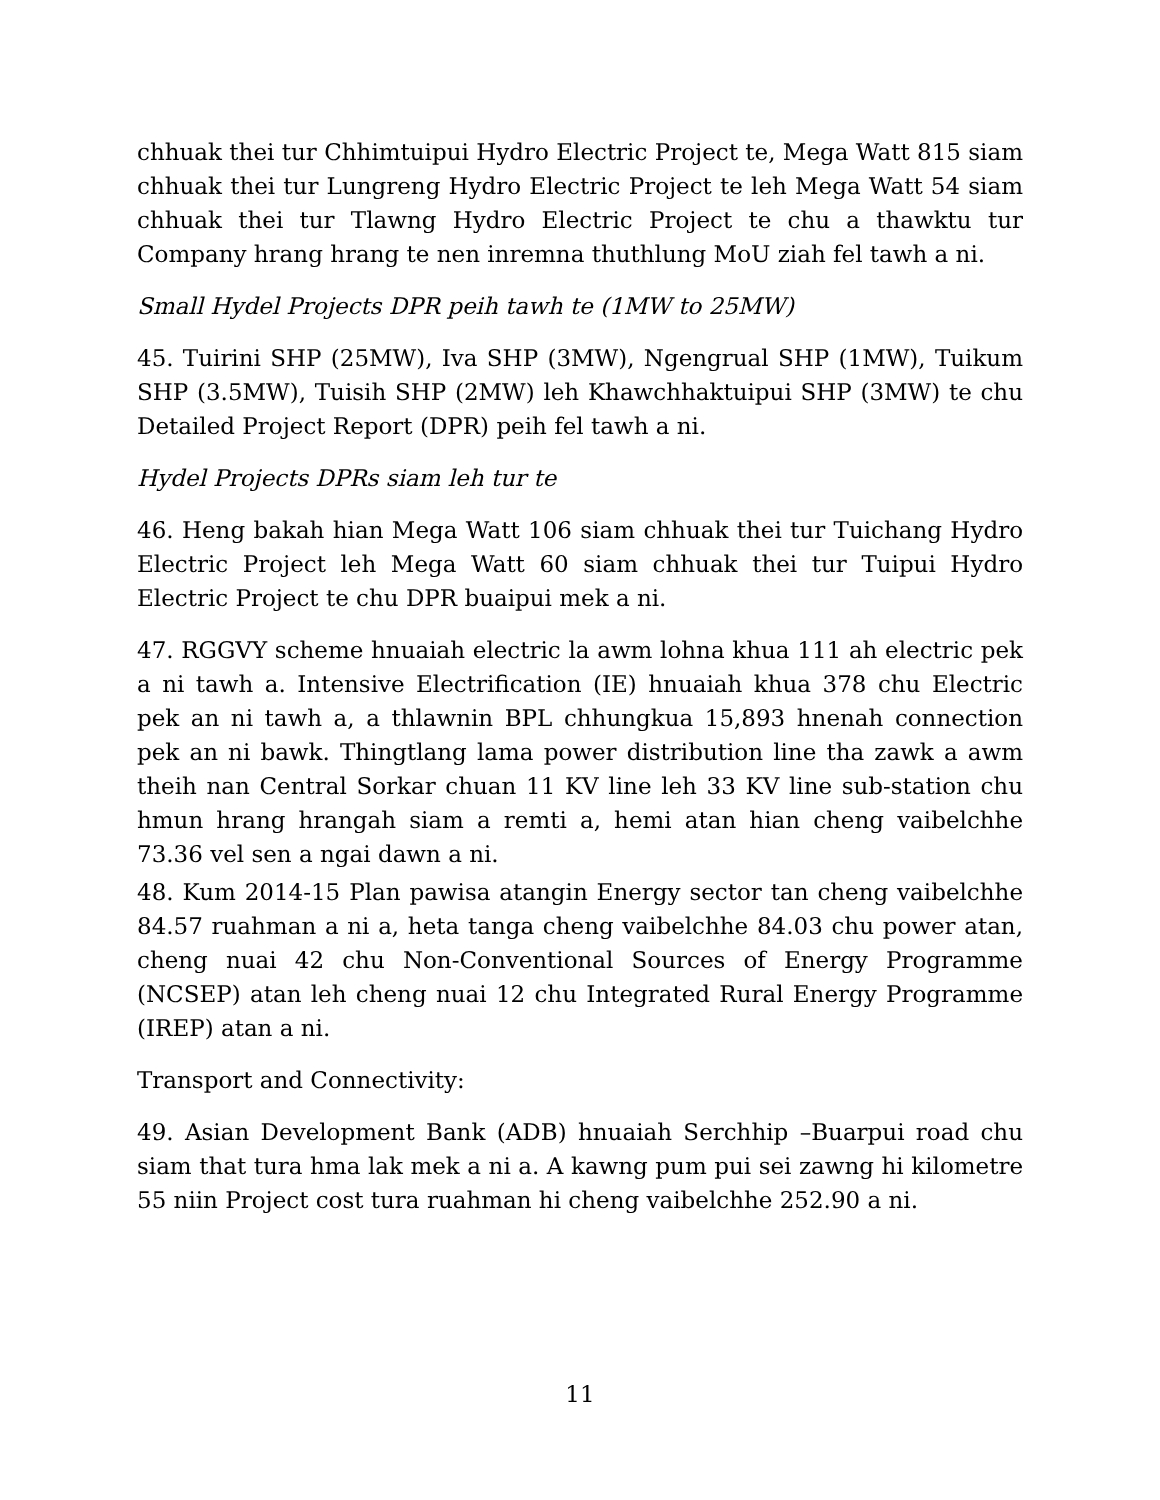chhuak thei tur Chhimtuipui Hydro Electric Project te, Mega Watt 815 siam chhuak thei tur Lungreng Hydro Electric Project te leh Mega Watt 54 siam chhuak thei tur Tlawng Hydro Electric Project te chu a thawktu tur Company hrang hrang te nen inremna thuthlung MoU ziah fel tawh a ni.
Small Hydel Projects DPR peih tawh te (1MW to 25MW)
45. Tuirini SHP (25MW), Iva SHP (3MW), Ngengrual SHP (1MW), Tuikum SHP (3.5MW), Tuisih SHP (2MW) leh Khawchhaktuipui SHP (3MW) te chu Detailed Project Report (DPR) peih fel tawh a ni.
Hydel Projects DPRs siam leh tur te
46. Heng bakah hian Mega Watt 106 siam chhuak thei tur Tuichang Hydro Electric Project leh Mega Watt 60 siam chhuak thei tur Tuipui Hydro Electric Project te chu DPR buaipui mek a ni.
47. RGGVY scheme hnuaiah electric la awm lohna khua 111 ah electric pek a ni tawh a. Intensive Electrification (IE) hnuaiah khua 378 chu Electric pek an ni tawh a, a thlawnin BPL chhungkua 15,893 hnenah connection pek an ni bawk. Thingtlang lama power distribution line tha zawk a awm theih nan Central Sorkar chuan 11 KV line leh 33 KV line sub-station chu hmun hrang hrangah siam a remti a, hemi atan hian cheng vaibelchhe 73.36 vel sen a ngai dawn a ni.
48. Kum 2014-15 Plan pawisa atangin Energy sector tan cheng vaibelchhe 84.57 ruahman a ni a, heta tanga cheng vaibelchhe 84.03 chu power atan, cheng nuai 42 chu Non-Conventional Sources of Energy Programme (NCSEP) atan leh cheng nuai 12 chu Integrated Rural Energy Programme (IREP) atan a ni.
Transport and Connectivity:
49. Asian Development Bank (ADB) hnuaiah Serchhip –Buarpui road chu siam that tura hma lak mek a ni a. A kawng pum pui sei zawng hi kilometre 55 niin Project cost tura ruahman hi cheng vaibelchhe 252.90 a ni.
11